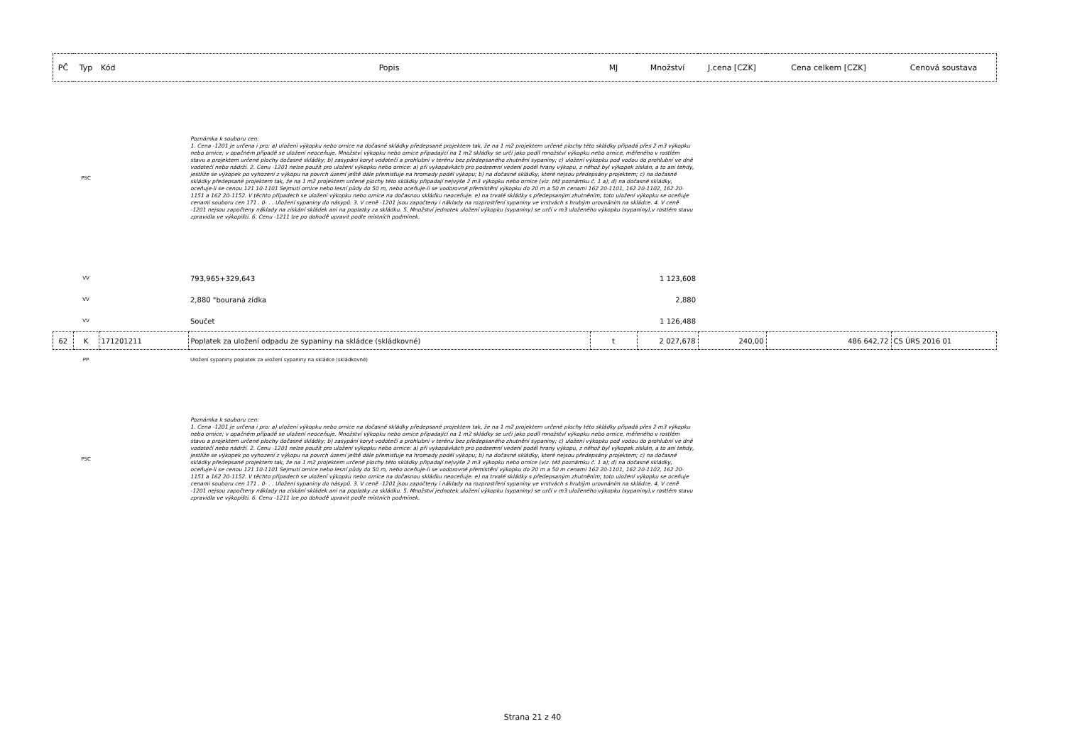| PČ | Typ | Kód | Popis | MJ | Množství | J.cena [CZK] | Cena celkem [CZK] | Cenová soustava |
| --- | --- | --- | --- | --- | --- | --- | --- | --- |
| | PSC | | Poznámka k souboru cen: 1. Cena -1201 je určena i pro: a) uložení výkopku nebo ornice na dočasné skládky předepsané projektem tak, že na 1 m2 projektem určené plochy této skládky připadá přes 2 m3 výkopku nebo ornice; v opačném případě se uložení neoceňuje. Množství výkopku nebo ornice připadající na 1 m2 skládky se určí jako podíl množství výkopku nebo ornice, měřeného v rostlém stavu a projektem určené plochy dočasné skládky; b) zasypání koryt vodotečí a prohlubní v terénu bez předepsaného zhutnění sypaniny; c) uložení výkopku pod vodou do prohlubní ve dně vodotečí nebo nádrží. 2. Cenu -1201 nelze použít pro uložení výkopku nebo ornice: a) při vykopávkách pro podzemní vedení podél hrany výkopu, z něhož byl výkopek získán, a to ani tehdy, jestliže se výkopek po vyhození z výkopu na povrch území ještě dále přemisťuje na hromady podél výkopu; b) na dočasné skládky, které nejsou předepsány projektem; c) na dočasné skládky předepsané projektem tak, že na 1 m2 projektem určené plochy této skládky připadají nejvýše 2 m3 výkopku nebo ornice (viz. též poznámku č. 1 a); d) na dočasné skládky, oceňuje-li se cenou 121 10-1101 Sejmutí ornice nebo lesní půdy do 50 m, nebo oceňuje-li se vodorovné přemístění výkopku do 20 m a 50 m cenami 162 20-1101, 162 20-1102, 162 20-1151 a 162 20-1152. V těchto případech se uložení výkopku nebo ornice na dočasnou skládku neoceňuje. e) na trvalé skládky s předepsaným zhutněním; toto uložení výkopku se oceňuje cenami souboru cen 171 . 0- . . Uložení sypaniny do násypů. 3. V ceně -1201 jsou započteny i náklady na rozprostření sypaniny ve vrstvách s hrubým urovnáním na skládce. 4. V ceně -1201 nejsou započteny náklady na získání skládek ani na poplatky za skládku. 5. Množství jednotek uložení výkopku (sypaniny) se určí v m3 uloženého výkopku (sypaniny),v rostlém stavu zpravidla ve výkopišti. 6. Cenu -1211 lze po dohodě upravit podle místních podmínek. | | | | | |
| | VV | | 793,965+329,643 | | 1 123,608 | | | |
| | VV | | 2,880 "bouraná zídka | | 2,880 | | | |
| | VV | | Součet | | 1 126,488 | | | |
| 62 | K | 171201211 | Poplatek za uložení odpadu ze sypaniny na skládce (skládkovné) | t | 2 027,678 | 240,00 | 486 642,72 | CS ÚRS 2016 01 |
| | PP | | Uložení sypaniny poplatek za uložení sypaniny na skládce (skládkovné) | | | | | |
| | PSC | | Poznámka k souboru cen: 1. Cena -1201 je určena i pro: a) uložení výkopku nebo ornice na dočasné skládky předepsané projektem tak, že na 1 m2 projektem určené plochy této skládky připadá přes 2 m3 výkopku nebo ornice; v opačném případě se uložení neoceňuje. Množství výkopku nebo ornice připadající na 1 m2 skládky se určí jako podíl množství výkopku nebo ornice, měřeného v rostlém stavu a projektem určené plochy dočasné skládky; b) zasypání koryt vodotečí a prohlubní v terénu bez předepsaného zhutnění sypaniny; c) uložení výkopku pod vodou do prohlubní ve dně vodotečí nebo nádrží. 2. Cenu -1201 nelze použít pro uložení výkopku nebo ornice: a) při vykopávkách pro podzemní vedení podél hrany výkopu, z něhož byl výkopek získán, a to ani tehdy, jestliže se výkopek po vyhození z výkopu na povrch území ještě dále přemisťuje na hromady podél výkopu; b) na dočasné skládky, které nejsou předepsány projektem; c) na dočasné skládky předepsané projektem tak, že na 1 m2 projektem určené plochy této skládky připadají nejvýše 2 m3 výkopku nebo ornice (viz. též poznámku č. 1 a); d) na dočasné skládky, oceňuje-li se cenou 121 10-1101 Sejmutí ornice nebo lesní půdy do 50 m, nebo oceňuje-li se vodorovné přemístění výkopku do 20 m a 50 m cenami 162 20-1101, 162 20-1102, 162 20-1151 a 162 20-1152. V těchto případech se uložení výkopku nebo ornice na dočasnou skládku neoceňuje. e) na trvalé skládky s předepsaným zhutněním; toto uložení výkopku se oceňuje cenami souboru cen 171 . 0- . . Uložení sypaniny do násypů. 3. V ceně -1201 jsou započteny i náklady na rozprostření sypaniny ve vrstvách s hrubým urovnáním na skládce. 4. V ceně -1201 nejsou započteny náklady na získání skládek ani na poplatky za skládku. 5. Množství jednotek uložení výkopku (sypaniny) se určí v m3 uloženého výkopku (sypaniny),v rostlém stavu zpravidla ve výkopišti. 6. Cenu -1211 lze po dohodě upravit podle místních podmínek. | | | | | |
Strana 21 z 40